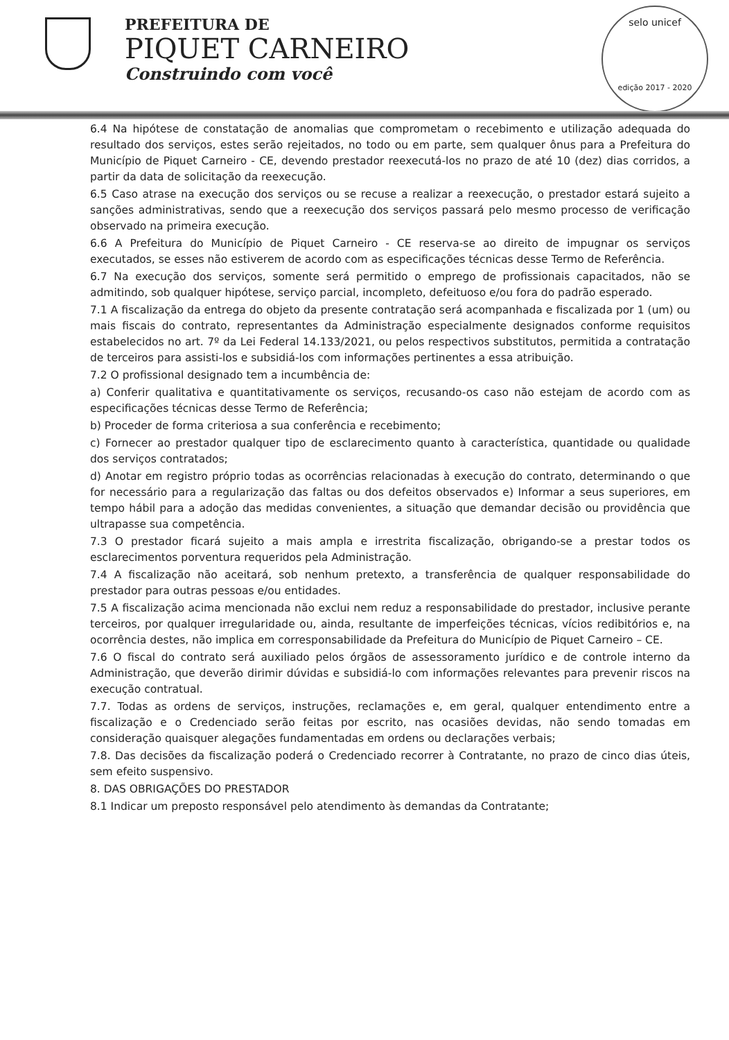PREFEITURA DE
PIQUET CARNEIRO
Construindo com você
selo unicef
edição 2017 - 2020
6.4 Na hipótese de constatação de anomalias que comprometam o recebimento e utilização adequada do resultado dos serviços, estes serão rejeitados, no todo ou em parte, sem qualquer ônus para a Prefeitura do Município de Piquet Carneiro - CE, devendo prestador reexecutá-los no prazo de até 10 (dez) dias corridos, a partir da data de solicitação da reexecução.
6.5 Caso atrase na execução dos serviços ou se recuse a realizar a reexecução, o prestador estará sujeito a sanções administrativas, sendo que a reexecução dos serviços passará pelo mesmo processo de verificação observado na primeira execução.
6.6 A Prefeitura do Município de Piquet Carneiro - CE reserva-se ao direito de impugnar os serviços executados, se esses não estiverem de acordo com as especificações técnicas desse Termo de Referência.
6.7 Na execução dos serviços, somente será permitido o emprego de profissionais capacitados, não se admitindo, sob qualquer hipótese, serviço parcial, incompleto, defeituoso e/ou fora do padrão esperado.
7.1 A fiscalização da entrega do objeto da presente contratação será acompanhada e fiscalizada por 1 (um) ou mais fiscais do contrato, representantes da Administração especialmente designados conforme requisitos estabelecidos no art. 7º da Lei Federal 14.133/2021, ou pelos respectivos substitutos, permitida a contratação de terceiros para assisti-los e subsidiá-los com informações pertinentes a essa atribuição.
7.2 O profissional designado tem a incumbência de:
a) Conferir qualitativa e quantitativamente os serviços, recusando-os caso não estejam de acordo com as especificações técnicas desse Termo de Referência;
b) Proceder de forma criteriosa a sua conferência e recebimento;
c) Fornecer ao prestador qualquer tipo de esclarecimento quanto à característica, quantidade ou qualidade dos serviços contratados;
d) Anotar em registro próprio todas as ocorrências relacionadas à execução do contrato, determinando o que for necessário para a regularização das faltas ou dos defeitos observados e) Informar a seus superiores, em tempo hábil para a adoção das medidas convenientes, a situação que demandar decisão ou providência que ultrapasse sua competência.
7.3 O prestador ficará sujeito a mais ampla e irrestrita fiscalização, obrigando-se a prestar todos os esclarecimentos porventura requeridos pela Administração.
7.4 A fiscalização não aceitará, sob nenhum pretexto, a transferência de qualquer responsabilidade do prestador para outras pessoas e/ou entidades.
7.5 A fiscalização acima mencionada não exclui nem reduz a responsabilidade do prestador, inclusive perante terceiros, por qualquer irregularidade ou, ainda, resultante de imperfeições técnicas, vícios redibitórios e, na ocorrência destes, não implica em corresponsabilidade da Prefeitura do Município de Piquet Carneiro – CE.
7.6 O fiscal do contrato será auxiliado pelos órgãos de assessoramento jurídico e de controle interno da Administração, que deverão dirimir dúvidas e subsidiá-lo com informações relevantes para prevenir riscos na execução contratual.
7.7. Todas as ordens de serviços, instruções, reclamações e, em geral, qualquer entendimento entre a fiscalização e o Credenciado serão feitas por escrito, nas ocasiões devidas, não sendo tomadas em consideração quaisquer alegações fundamentadas em ordens ou declarações verbais;
7.8. Das decisões da fiscalização poderá o Credenciado recorrer à Contratante, no prazo de cinco dias úteis, sem efeito suspensivo.
8. DAS OBRIGAÇÕES DO PRESTADOR
8.1 Indicar um preposto responsável pelo atendimento às demandas da Contratante;